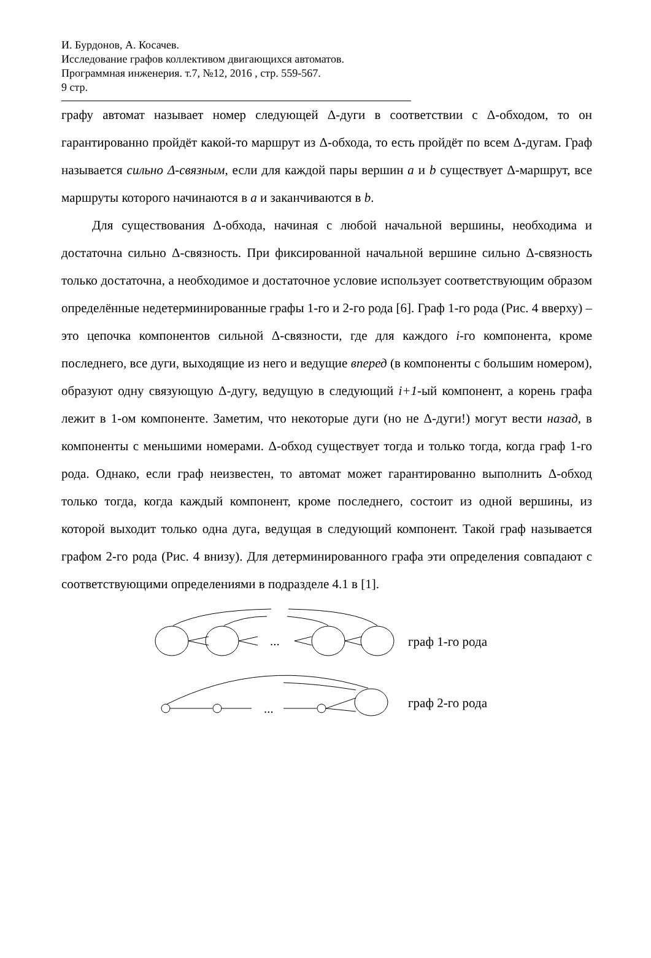И. Бурдонов, А. Косачев.
Исследование графов коллективом двигающихся автоматов.
Программная инженерия. т.7, №12, 2016 , стр. 559-567.
9 стр.
графу автомат называет номер следующей Δ-дуги в соответствии с Δ-обходом, то он гарантированно пройдёт какой-то маршрут из Δ-обхода, то есть пройдёт по всем Δ-дугам. Граф называется сильно Δ-связным, если для каждой пары вершин a и b существует Δ-маршрут, все маршруты которого начинаются в a и заканчиваются в b.
Для существования Δ-обхода, начиная с любой начальной вершины, необходима и достаточна сильно Δ-связность. При фиксированной начальной вершине сильно Δ-связность только достаточна, а необходимое и достаточное условие использует соответствующим образом определённые недетерминированные графы 1-го и 2-го рода [6]. Граф 1-го рода (Рис. 4 вверху) – это цепочка компонентов сильной Δ-связности, где для каждого i-го компонента, кроме последнего, все дуги, выходящие из него и ведущие вперед (в компоненты с большим номером), образуют одну связующую Δ-дугу, ведущую в следующий i+1-ый компонент, а корень графа лежит в 1-ом компоненте. Заметим, что некоторые дуги (но не Δ-дуги!) могут вести назад, в компоненты с меньшими номерами. Δ-обход существует тогда и только тогда, когда граф 1-го рода. Однако, если граф неизвестен, то автомат может гарантированно выполнить Δ-обход только тогда, когда каждый компонент, кроме последнего, состоит из одной вершины, из которой выходит только одна дуга, ведущая в следующий компонент. Такой граф называется графом 2-го рода (Рис. 4 внизу). Для детерминированного графа эти определения совпадают с соответствующими определениями в подразделе 4.1 в [1].
...
...
граф 1-го рода
граф 2-го рода